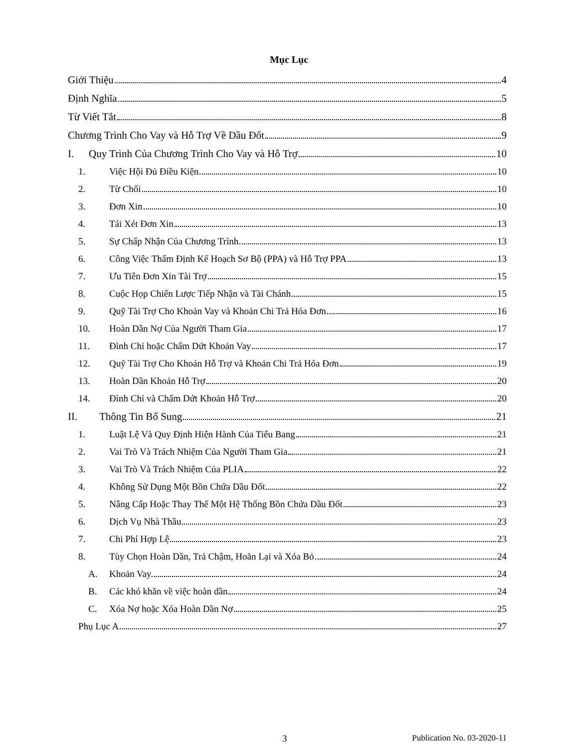Mục Lục
Giới Thiệu 4
Định Nghĩa 5
Từ Viết Tắt 8
Chương Trình Cho Vay và Hỗ Trợ Về Dầu Đốt 9
I. Quy Trình Của Chương Trình Cho Vay và Hỗ Trợ 10
1. Việc Hội Đủ Điều Kiện 10
2. Từ Chối 10
3. Đơn Xin 10
4. Tái Xét Đơn Xin 13
5. Sự Chấp Nhận Của Chương Trình 13
6. Công Việc Thẩm Định Kế Hoạch Sơ Bộ (PPA) và Hỗ Trợ PPA 13
7. Ưu Tiên Đơn Xin Tài Trợ 15
8. Cuộc Họp Chiến Lược Tiếp Nhận và Tài Chánh 15
9. Quỹ Tài Trợ Cho Khoản Vay và Khoản Chi Trả Hóa Đơn 16
10. Hoàn Dần Nợ Của Người Tham Gia 17
11. Đình Chỉ hoặc Chấm Dứt Khoản Vay 17
12. Quỹ Tài Trợ Cho Khoản Hỗ Trợ và Khoản Chi Trả Hóa Đơn 19
13. Hoàn Dần Khoản Hỗ Trợ 20
14. Đình Chỉ và Chấm Dứt Khoản Hỗ Trợ 20
II. Thông Tin Bổ Sung 21
1. Luật Lệ Và Quy Định Hiện Hành Của Tiểu Bang 21
2. Vai Trò Và Trách Nhiệm Của Người Tham Gia 21
3. Vai Trò Và Trách Nhiệm Của PLIA 22
4. Không Sử Dụng Một Bồn Chứa Dầu Đốt 22
5. Nâng Cấp Hoặc Thay Thế Một Hệ Thống Bồn Chứa Dầu Đốt 23
6. Dịch Vụ Nhà Thầu 23
7. Chi Phí Hợp Lệ 23
8. Tùy Chọn Hoàn Dần, Trả Chậm, Hoãn Lại và Xóa Bỏ 24
A. Khoản Vay. 24
B. Các khó khăn về việc hoàn dần 24
C. Xóa Nợ hoặc Xóa Hoàn Dần Nợ 25
Phụ Lục A 27
3 Publication No. 03-2020-11